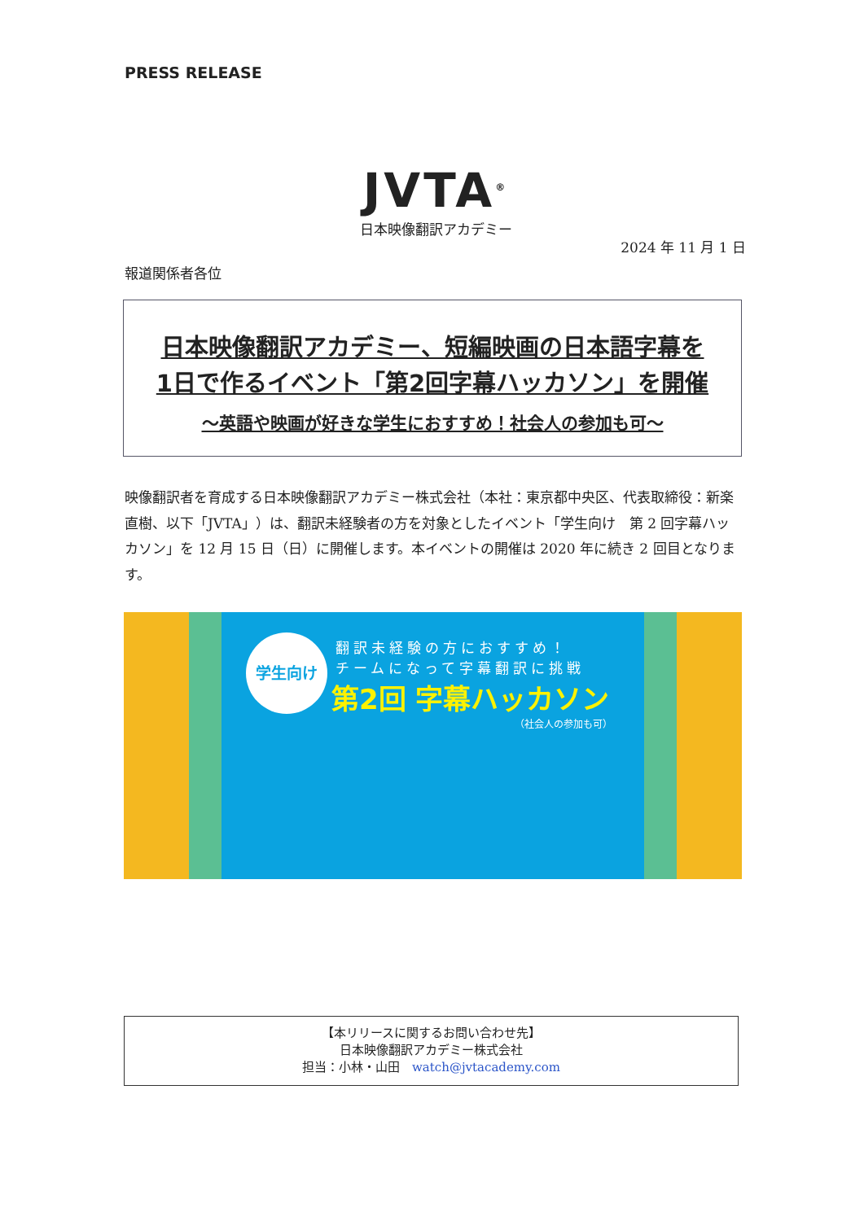PRESS RELEASE
JVTA<sup>®</sup>
日本映像翻訳アカデミー
2024 年 11 月 1 日
報道関係者各位
日本映像翻訳アカデミー、短編映画の日本語字幕を
1日で作るイベント「第2回字幕ハッカソン」を開催
～英語や映画が好きな学生におすすめ！社会人の参加も可～
映像翻訳者を育成する日本映像翻訳アカデミー株式会社（本社：東京都中央区、代表取締役：新楽直樹、以下「JVTA」）は、翻訳未経験者の方を対象としたイベント「学生向け　第 2 回字幕ハッカソン」を 12 月 15 日（日）に開催します。本イベントの開催は 2020 年に続き 2 回目となります。
学生向け
翻訳未経験の方におすすめ！
チームになって字幕翻訳に挑戦
第2回 字幕ハッカソン
（社会人の参加も可）
【本リリースに関するお問い合わせ先】
日本映像翻訳アカデミー株式会社
担当：小林・山田　watch@jvtacademy.com